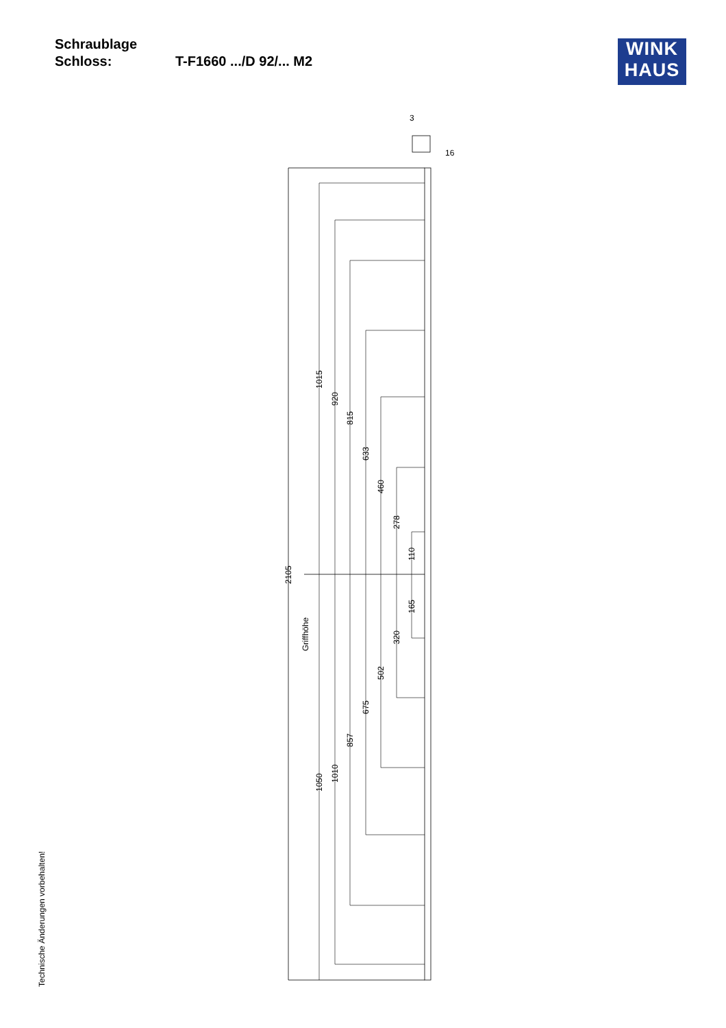Schraublage
Schloss: T-F1660 .../D 92/... M2
WINK
HAUS
Technische Änderungen vorbehalten!
3
16
2105
1015
920
815
633
460
278
110
165
320
502
675
857
1010
1050
Griffhöhe